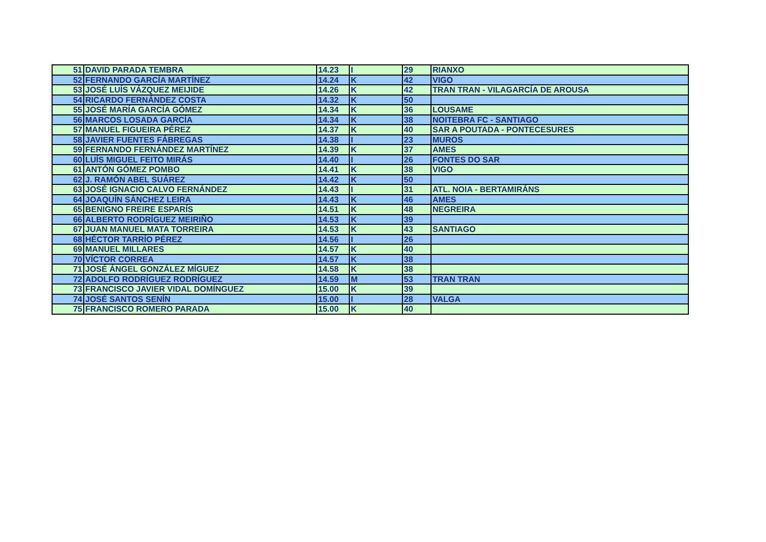| 51 | DAVID PARADA TEMBRA | 14.23 | I | 29 | RIANXO |
| 52 | FERNANDO GARCÍA MARTÍNEZ | 14.24 | K | 42 | VIGO |
| 53 | JOSÉ LUÍS VÁZQUEZ MEIJIDE | 14.26 | K | 42 | TRAN TRAN - VILAGARCÍA DE AROUSA |
| 54 | RICARDO FERNÁNDEZ COSTA | 14.32 | K | 50 | |
| 55 | JOSÉ MARÍA GARCÍA GÓMEZ | 14.34 | K | 36 | LOUSAME |
| 56 | MARCOS LOSADA GARCÍA | 14.34 | K | 38 | NOITEBRA FC - SANTIAGO |
| 57 | MANUEL FIGUEIRA PÉREZ | 14.37 | K | 40 | SAR A POUTADA - PONTECESURES |
| 58 | JAVIER FUENTES FÁBREGAS | 14.38 | I | 23 | MUROS |
| 59 | FERNANDO FERNÁNDEZ MARTÍNEZ | 14.39 | K | 37 | AMES |
| 60 | LUÍS MIGUEL FEITO MIRÁS | 14.40 | I | 26 | FONTES DO SAR |
| 61 | ANTÓN GÓMEZ POMBO | 14.41 | K | 38 | VIGO |
| 62 | J. RAMÓN ABEL SUÁREZ | 14.42 | K | 50 | |
| 63 | JOSÉ IGNACIO CALVO FERNÁNDEZ | 14.43 | I | 31 | ATL. NOIA - BERTAMIRÁNS |
| 64 | JOAQUÍN SÁNCHEZ LEIRA | 14.43 | K | 46 | AMES |
| 65 | BENIGNO FREIRE ESPARÍS | 14.51 | K | 48 | NEGREIRA |
| 66 | ALBERTO RODRÍGUEZ MEIRIÑO | 14.53 | K | 39 | |
| 67 | JUAN MANUEL MATA TORREIRA | 14.53 | K | 43 | SANTIAGO |
| 68 | HÉCTOR TARRÍO PÉREZ | 14.56 | I | 26 | |
| 69 | MANUEL MILLARES | 14.57 | K | 40 | |
| 70 | VÍCTOR CORREA | 14.57 | K | 38 | |
| 71 | JOSÉ ÁNGEL GONZÁLEZ MÍGUEZ | 14.58 | K | 38 | |
| 72 | ADOLFO RODRÍGUEZ RODRÍGUEZ | 14.59 | M | 53 | TRAN TRAN |
| 73 | FRANCISCO JAVIER VIDAL DOMÍNGUEZ | 15.00 | K | 39 | |
| 74 | JOSÉ SANTOS SENÍN | 15.00 | I | 28 | VALGA |
| 75 | FRANCISCO ROMERO PARADA | 15.00 | K | 40 | |